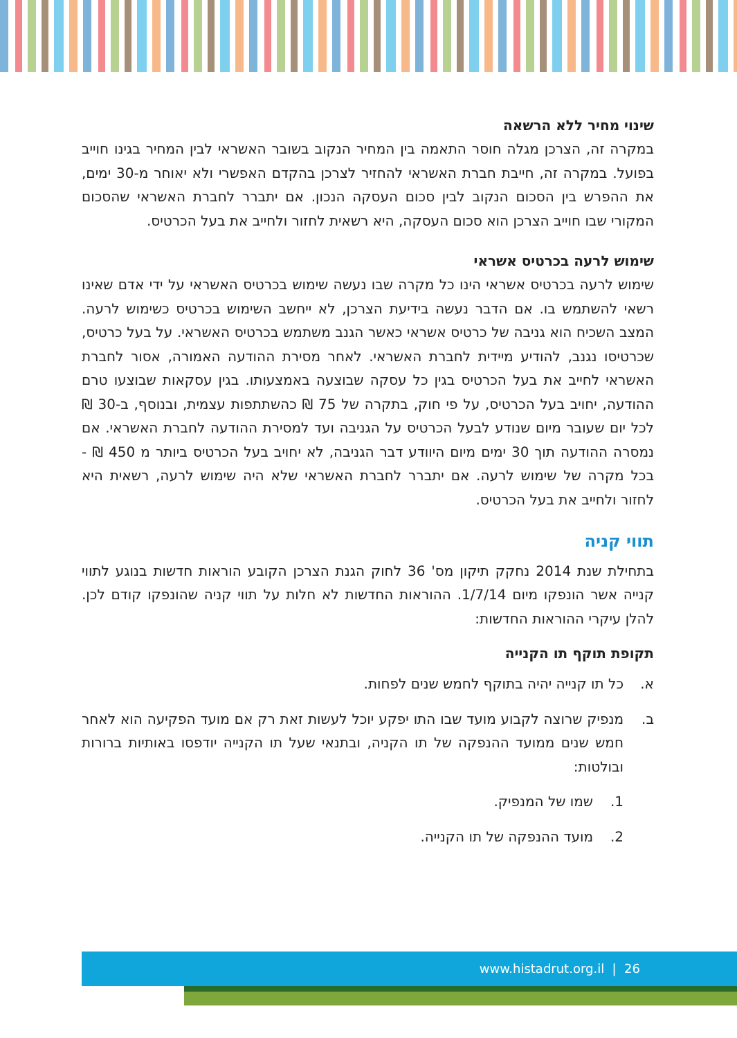שינוי מחיר ללא הרשאה
במקרה זה, הצרכן מגלה חוסר התאמה בין המחיר הנקוב בשובר האשראי לבין המחיר בגינו חוייב בפועל. במקרה זה, חייבת חברת האשראי להחזיר לצרכן בהקדם האפשרי ולא יאוחר מ-30 ימים, את ההפרש בין הסכום הנקוב לבין סכום העסקה הנכון. אם יתברר לחברת האשראי שהסכום המקורי שבו חוייב הצרכן הוא סכום העסקה, היא רשאית לחזור ולחייב את בעל הכרטיס.
שימוש לרעה בכרטיס אשראי
שימוש לרעה בכרטיס אשראי הינו כל מקרה שבו נעשה שימוש בכרטיס האשראי על ידי אדם שאינו רשאי להשתמש בו. אם הדבר נעשה בידיעת הצרכן, לא ייחשב השימוש בכרטיס כשימוש לרעה. המצב השכיח הוא גניבה של כרטיס אשראי כאשר הגנב משתמש בכרטיס האשראי. על בעל כרטיס, שכרטיסו נגנב, להודיע מיידית לחברת האשראי. לאחר מסירת ההודעה האמורה, אסור לחברת האשראי לחייב את בעל הכרטיס בגין כל עסקה שבוצעה באמצעותו. בגין עסקאות שבוצעו טרם ההודעה, יחויב בעל הכרטיס, על פי חוק, בתקרה של 75 ₪ כהשתתפות עצמית, ובנוסף, ב-30 ₪ לכל יום שעובר מיום שנודע לבעל הכרטיס על הגניבה ועד למסירת ההודעה לחברת האשראי. אם נמסרה ההודעה תוך 30 ימים מיום היוודע דבר הגניבה, לא יחויב בעל הכרטיס ביותר מ 450 ₪ - בכל מקרה של שימוש לרעה. אם יתברר לחברת האשראי שלא היה שימוש לרעה, רשאית היא לחזור ולחייב את בעל הכרטיס.
תווי קניה
בתחילת שנת 2014 נחקק תיקון מס' 36 לחוק הגנת הצרכן הקובע הוראות חדשות בנוגע לתווי קנייה אשר הונפקו מיום 1/7/14. ההוראות החדשות לא חלות על תווי קניה שהונפקו קודם לכן. להלן עיקרי ההוראות החדשות:
תקופת תוקף תו הקנייה
א. כל תו קנייה יהיה בתוקף לחמש שנים לפחות.
ב. מנפיק שרוצה לקבוע מועד שבו התו יפקע יוכל לעשות זאת רק אם מועד הפקיעה הוא לאחר חמש שנים ממועד ההנפקה של תו הקניה, ובתנאי שעל תו הקנייה יודפסו באותיות ברורות ובולטות:
1. שמו של המנפיק.
2. מועד ההנפקה של תו הקנייה.
www.histadrut.org.il | 26